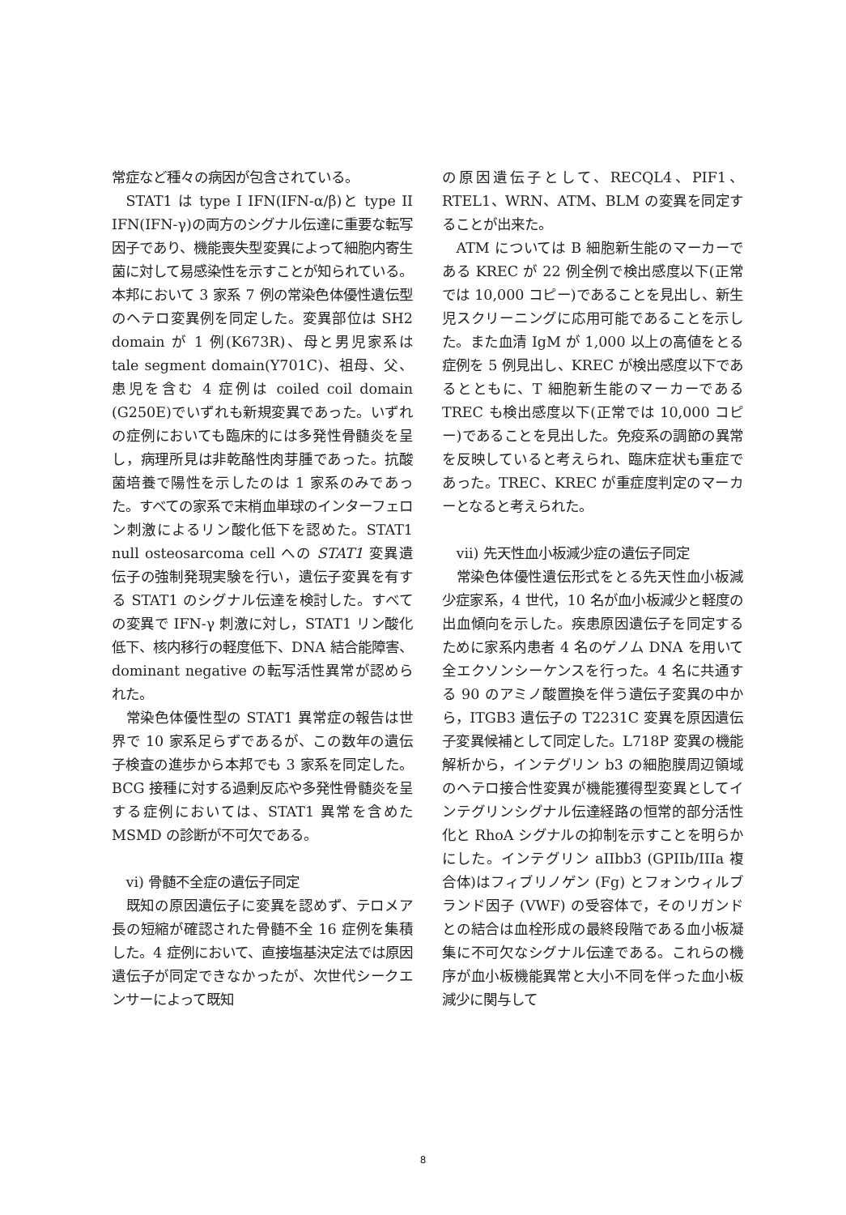常症など種々の病因が包含されている。
STAT1 は type I IFN(IFN-α/β)と type II IFN(IFN-γ)の両方のシグナル伝達に重要な転写因子であり、機能喪失型変異によって細胞内寄生菌に対して易感染性を示すことが知られている。本邦において 3 家系 7 例の常染色体優性遺伝型のヘテロ変異例を同定した。変異部位は SH2 domain が 1 例(K673R)、母と男児家系は tale segment domain(Y701C)、祖母、父、患児を含む 4 症例は coiled coil domain (G250E)でいずれも新規変異であった。いずれの症例においても臨床的には多発性骨髄炎を呈し，病理所見は非乾酪性肉芽腫であった。抗酸菌培養で陽性を示したのは 1 家系のみであった。すべての家系で末梢血単球のインターフェロン刺激によるリン酸化低下を認めた。STAT1 null osteosarcoma cell への STAT1 変異遺伝子の強制発現実験を行い，遺伝子変異を有する STAT1 のシグナル伝達を検討した。すべての変異で IFN-γ 刺激に対し，STAT1 リン酸化低下、核内移行の軽度低下、DNA 結合能障害、dominant negative の転写活性異常が認められた。
常染色体優性型の STAT1 異常症の報告は世界で 10 家系足らずであるが、この数年の遺伝子検査の進歩から本邦でも 3 家系を同定した。BCG 接種に対する過剰反応や多発性骨髄炎を呈する症例においては、STAT1 異常を含めた MSMD の診断が不可欠である。
vi) 骨髄不全症の遺伝子同定
既知の原因遺伝子に変異を認めず、テロメア長の短縮が確認された骨髄不全 16 症例を集積した。4 症例において、直接塩基決定法では原因遺伝子が同定できなかったが、次世代シークエンサーによって既知
の原因遺伝子として、RECQL4、PIF1、RTEL1、WRN、ATM、BLM の変異を同定することが出来た。
ATM については B 細胞新生能のマーカーである KREC が 22 例全例で検出感度以下(正常では 10,000 コピー)であることを見出し、新生児スクリーニングに応用可能であることを示した。また血清 IgM が 1,000 以上の高値をとる症例を 5 例見出し、KREC が検出感度以下であるとともに、T 細胞新生能のマーカーである TREC も検出感度以下(正常では 10,000 コピー)であることを見出した。免疫系の調節の異常を反映していると考えられ、臨床症状も重症であった。TREC、KREC が重症度判定のマーカーとなると考えられた。
vii) 先天性血小板減少症の遺伝子同定
常染色体優性遺伝形式をとる先天性血小板減少症家系，4 世代，10 名が血小板減少と軽度の出血傾向を示した。疾患原因遺伝子を同定するために家系内患者 4 名のゲノム DNA を用いて全エクソンシーケンスを行った。4 名に共通する 90 のアミノ酸置換を伴う遺伝子変異の中から，ITGB3 遺伝子の T2231C 変異を原因遺伝子変異候補として同定した。L718P 変異の機能解析から，インテグリン b3 の細胞膜周辺領域のヘテロ接合性変異が機能獲得型変異としてインテグリンシグナル伝達経路の恒常的部分活性化と RhoA シグナルの抑制を示すことを明らかにした。インテグリン aIIbb3 (GPIIb/IIIa 複合体)はフィブリノゲン (Fg) とフォンウィルブランド因子 (VWF) の受容体で，そのリガンドとの結合は血栓形成の最終段階である血小板凝集に不可欠なシグナル伝達である。これらの機序が血小板機能異常と大小不同を伴った血小板減少に関与して
8